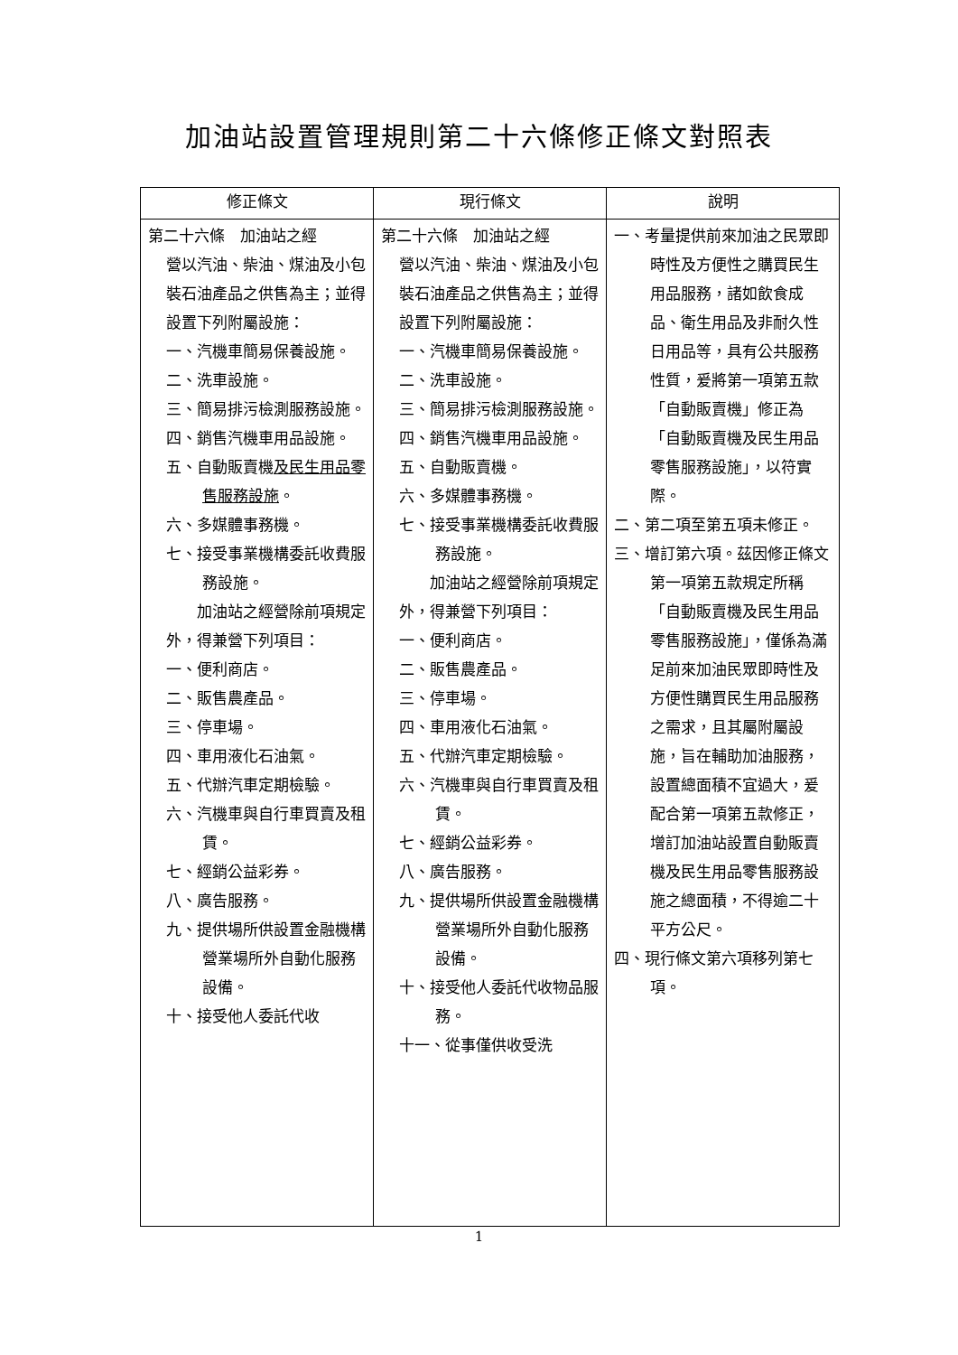加油站設置管理規則第二十六條修正條文對照表
| 修正條文 | 現行條文 | 說明 |
| --- | --- | --- |
| 第二十六條 加油站之經 營以汽油、柴油、煤油及小包裝石油產品之供售為主；並得設置下列附屬設施： 一、汽機車簡易保養設施。 二、洗車設施。 三、簡易排污檢測服務設施。 四、銷售汽機車用品設施。 五、自動販賣機 及民生用品零售服務設施 。 六、多媒體事務機。 七、接受事業機構委託收費服務設施。 加油站之經營除前項規定外，得兼營下列項目： 一、便利商店。 二、販售農產品。 三、停車場。 四、車用液化石油氣。 五、代辦汽車定期檢驗。 六、汽機車與自行車買賣及租賃。 七、經銷公益彩券。 八、廣告服務。 九、提供場所供設置金融機構營業場所外自動化服務設備。 十、接受他人委託代收 | 第二十六條 加油站之經 營以汽油、柴油、煤油及小包裝石油產品之供售為主；並得設置下列附屬設施： 一、汽機車簡易保養設施。 二、洗車設施。 三、簡易排污檢測服務設施。 四、銷售汽機車用品設施。 五、自動販賣機。 六、多媒體事務機。 七、接受事業機構委託收費服務設施。 加油站之經營除前項規定外，得兼營下列項目： 一、便利商店。 二、販售農產品。 三、停車場。 四、車用液化石油氣。 五、代辦汽車定期檢驗。 六、汽機車與自行車買賣及租賃。 七、經銷公益彩券。 八、廣告服務。 九、提供場所供設置金融機構營業場所外自動化服務設備。 十、接受他人委託代收物品服務。 十一、從事僅供收受洗 | 一、考量提供前來加油之民眾即時性及方便性之購買民生用品服務，諸如飲食成品、衛生用品及非耐久性日用品等，具有公共服務性質，爰將第一項第五款「自動販賣機」修正為「自動販賣機及民生用品零售服務設施」，以符實際。 二、第二項至第五項未修正。 三、增訂第六項。茲因修正條文第一項第五款規定所稱「自動販賣機及民生用品零售服務設施」，僅係為滿足前來加油民眾即時性及方便性購買民生用品服務之需求，且其屬附屬設施，旨在輔助加油服務，設置總面積不宜過大，爰配合第一項第五款修正，增訂加油站設置自動販賣機及民生用品零售服務設施之總面積，不得逾二十平方公尺。 四、現行條文第六項移列第七項。 |
1